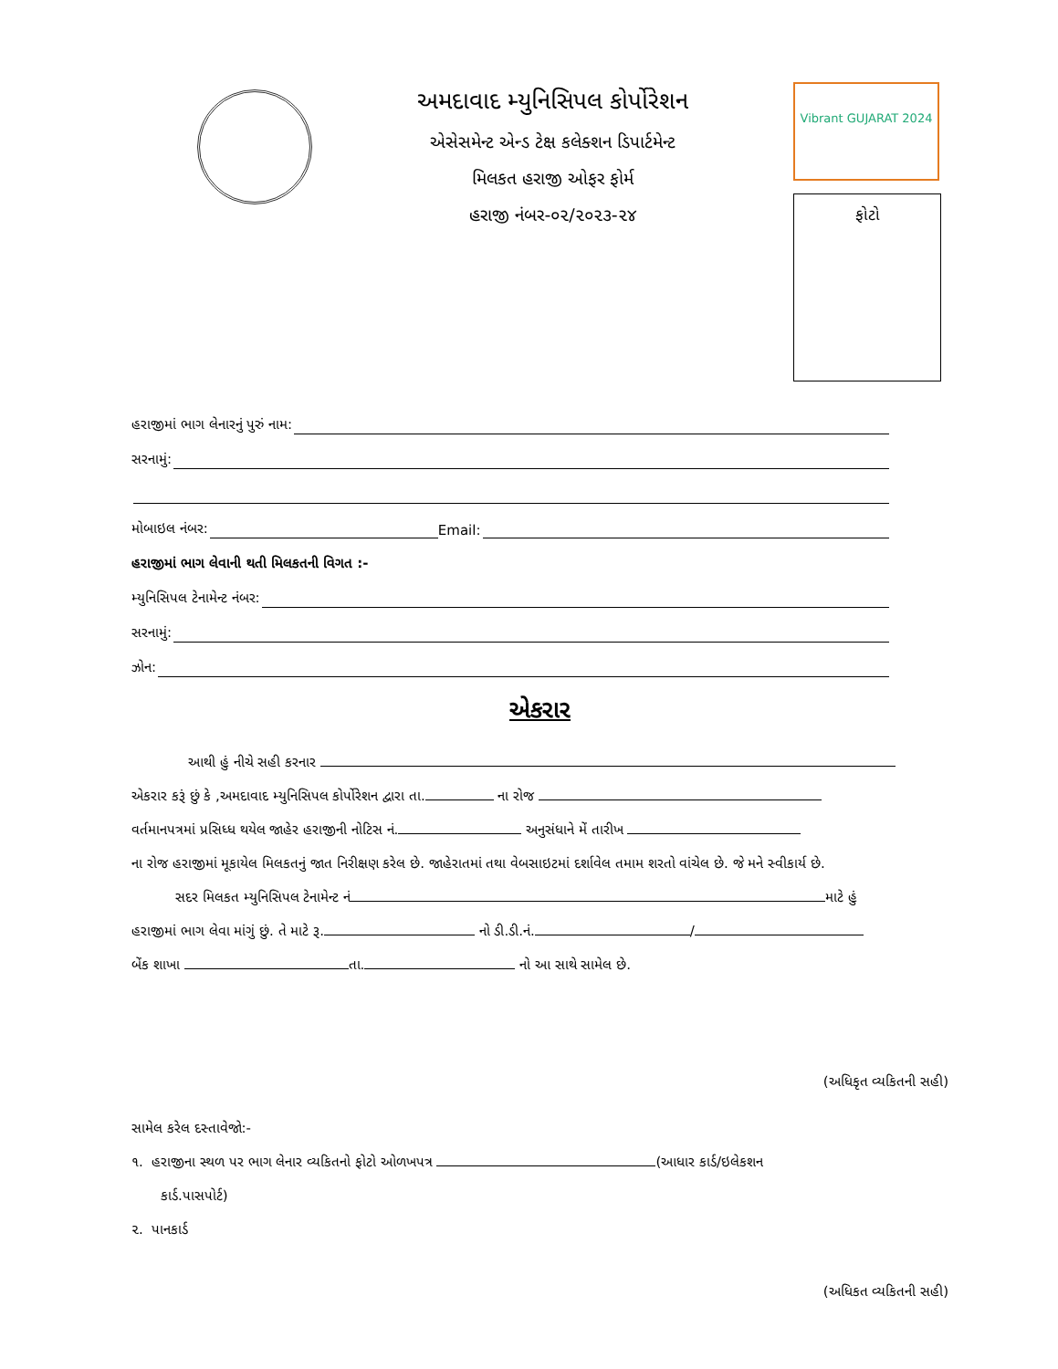અમદાવાદ મ્યુનિસિપલ કોર્પોરેશન
એસેસમેન્ટ એન્ડ ટેક્ષ કલેક્શન ડિપાર્ટમેન્ટ
મિલકત હરાજી ઓફર ફોર્મ
હરાજી નંબર-૦૨/૨૦૨૩-૨૪
Vibrant GUJARAT 2024
ફોટો
હરાજીમાં ભાગ લેનારનું પુરું નામ:
સરનામું:
મોબાઇલ નંબર: Email:
હરાજીમાં ભાગ લેવાની થતી મિલકતની વિગત :-
મ્યુનિસિપલ ટેનામેન્ટ નંબર:
સરનામું:
ઝોન:
એકરાર
આથી હું નીચે સહી કરનાર
એકરાર કરૂં છું કે ,અમદાવાદ મ્યુનિસિપલ કોર્પોરેશન દ્વારા તા. ના રોજ
વર્તમાનપત્રમાં પ્રસિધ્ધ થયેલ જાહેર હરાજીની નોટિસ નં. અનુસંધાને મેં તારીખ
ના રોજ હરાજીમાં મૂકાયેલ મિલકતનું જાત નિરીક્ષણ કરેલ છે. જાહેરાતમાં તથા વેબસાઇટમાં દર્શાવેલ તમામ શરતો વાંચેલ છે. જે મને સ્વીકાર્ય છે.
સદર મિલકત મ્યુનિસિપલ ટેનામેન્ટ નં માટે હું
હરાજીમાં ભાગ લેવા માંગું છું. તે માટે રૂ. નો ડી.ડી.નં. /
બેંક શાખા તા. નો આ સાથે સામેલ છે.
(અધિકૃત વ્યકિતની સહી)
સામેલ કરેલ દસ્તાવેજો:-
૧. હરાજીના સ્થળ પર ભાગ લેનાર વ્યકિતનો ફોટો ઓળખપત્ર (આધાર કાર્ડ/ઇલેકશન
કાર્ડ.પાસપોર્ટ)
૨. પાનકાર્ડ
(અધિકત વ્યકિતની સહી)